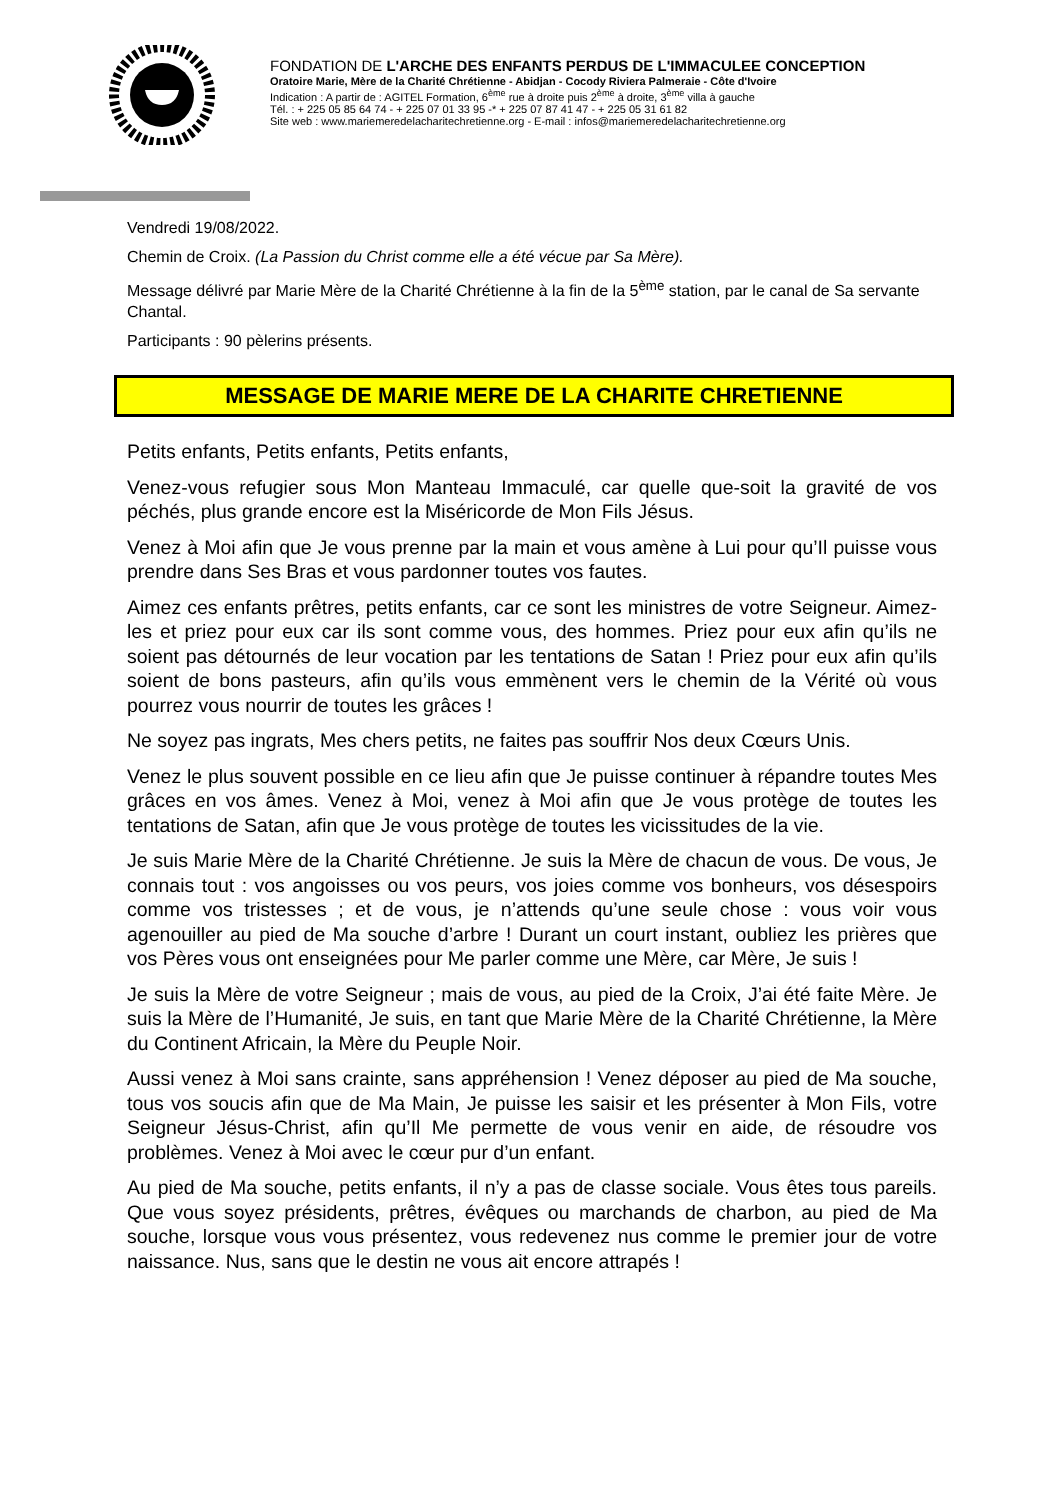FONDATION DE L'ARCHE DES ENFANTS PERDUS DE L'IMMACULEE CONCEPTION
Oratoire Marie, Mère de la Charité Chrétienne - Abidjan - Cocody Riviera Palmeraie - Côte d'Ivoire
Indication : A partir de : AGITEL Formation, 6<sup>ème</sup> rue à droite puis 2<sup>ème</sup> à droite, 3<sup>ème</sup> villa à gauche
Tél. : + 225 05 85 64 74 - + 225 07 01 33 95 -* + 225 07 87 41 47 - + 225 05 31 61 82
Site web : www.mariemeredelacharitechretienne.org - E-mail : infos@mariemeredelacharitechretienne.org
Vendredi 19/08/2022.
Chemin de Croix. (La Passion du Christ comme elle a été vécue par Sa Mère).
Message délivré par Marie Mère de la Charité Chrétienne à la fin de la 5<sup>ème</sup> station, par le canal de Sa servante Chantal.
Participants : 90 pèlerins présents.
MESSAGE DE MARIE MERE DE LA CHARITE CHRETIENNE
Petits enfants, Petits enfants, Petits enfants,
Venez-vous refugier sous Mon Manteau Immaculé, car quelle que-soit la gravité de vos péchés, plus grande encore est la Miséricorde de Mon Fils Jésus.
Venez à Moi afin que Je vous prenne par la main et vous amène à Lui pour qu’Il puisse vous prendre dans Ses Bras et vous pardonner toutes vos fautes.
Aimez ces enfants prêtres, petits enfants, car ce sont les ministres de votre Seigneur. Aimez-les et priez pour eux car ils sont comme vous, des hommes. Priez pour eux afin qu’ils ne soient pas détournés de leur vocation par les tentations de Satan ! Priez pour eux afin qu’ils soient de bons pasteurs, afin qu’ils vous emmènent vers le chemin de la Vérité où vous pourrez vous nourrir de toutes les grâces !
Ne soyez pas ingrats, Mes chers petits, ne faites pas souffrir Nos deux Cœurs Unis.
Venez le plus souvent possible en ce lieu afin que Je puisse continuer à répandre toutes Mes grâces en vos âmes. Venez à Moi, venez à Moi afin que Je vous protège de toutes les tentations de Satan, afin que Je vous protège de toutes les vicissitudes de la vie.
Je suis Marie Mère de la Charité Chrétienne. Je suis la Mère de chacun de vous. De vous, Je connais tout : vos angoisses ou vos peurs, vos joies comme vos bonheurs, vos désespoirs comme vos tristesses ; et de vous, je n’attends qu’une seule chose : vous voir vous agenouiller au pied de Ma souche d’arbre ! Durant un court instant, oubliez les prières que vos Pères vous ont enseignées pour Me parler comme une Mère, car Mère, Je suis !
Je suis la Mère de votre Seigneur ; mais de vous, au pied de la Croix, J’ai été faite Mère. Je suis la Mère de l’Humanité, Je suis, en tant que Marie Mère de la Charité Chrétienne, la Mère du Continent Africain, la Mère du Peuple Noir.
Aussi venez à Moi sans crainte, sans appréhension ! Venez déposer au pied de Ma souche, tous vos soucis afin que de Ma Main, Je puisse les saisir et les présenter à Mon Fils, votre Seigneur Jésus-Christ, afin qu’Il Me permette de vous venir en aide, de résoudre vos problèmes. Venez à Moi avec le cœur pur d’un enfant.
Au pied de Ma souche, petits enfants, il n’y a pas de classe sociale. Vous êtes tous pareils. Que vous soyez présidents, prêtres, évêques ou marchands de charbon, au pied de Ma souche, lorsque vous vous présentez, vous redevenez nus comme le premier jour de votre naissance. Nus, sans que le destin ne vous ait encore attrapés !